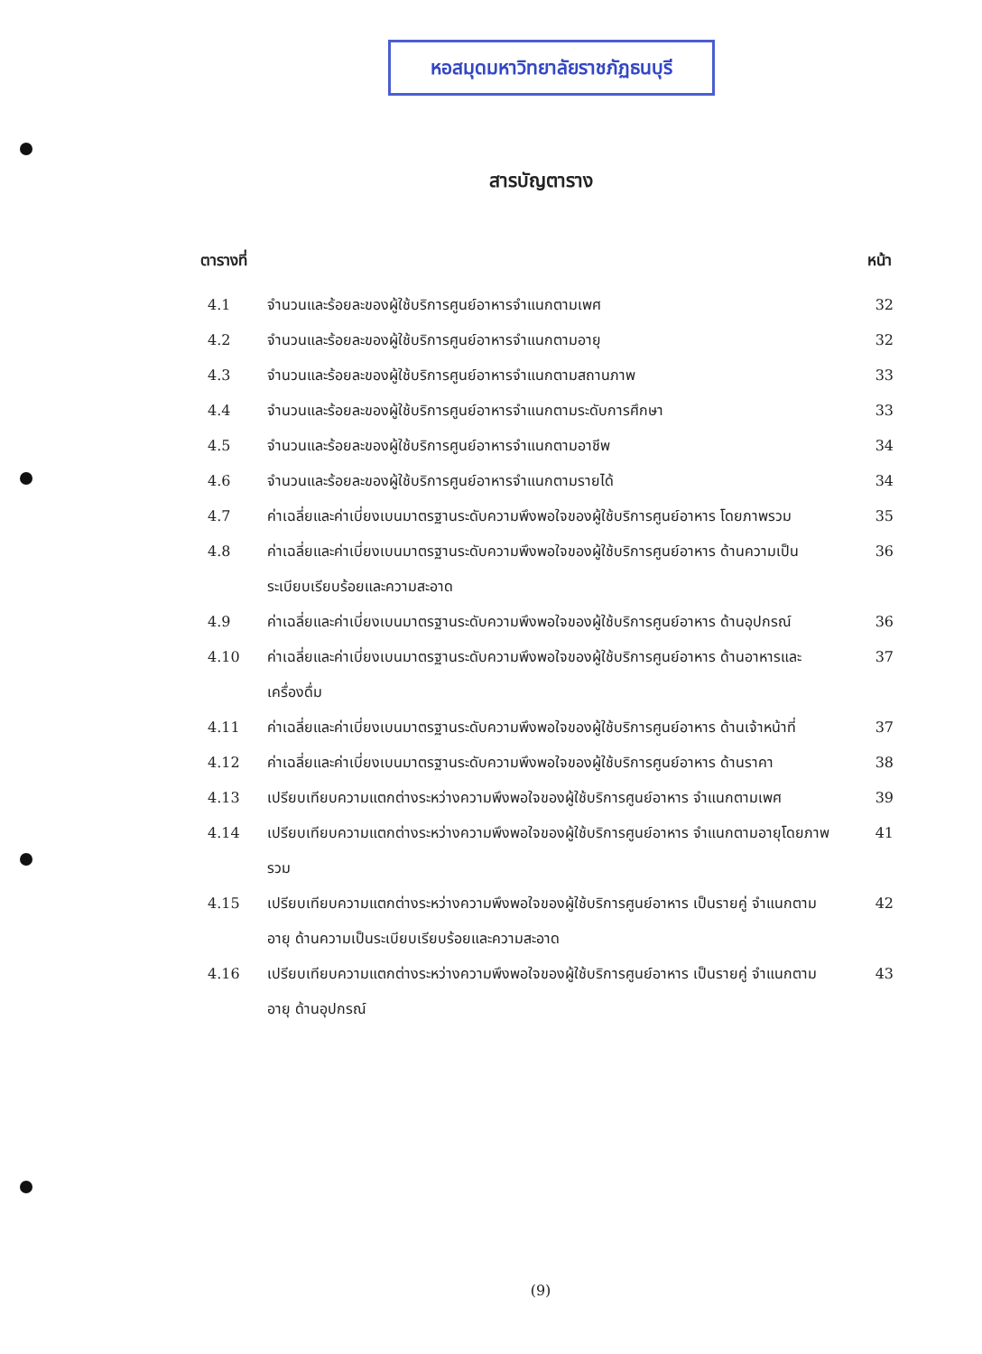หอสมุดมหาวิทยาลัยราชภัฏธนบุรี
สารบัญตาราง
ตารางที่ หน้า
4.1 จำนวนและร้อยละของผู้ใช้บริการศูนย์อาหารจำแนกตามเพศ 32
4.2 จำนวนและร้อยละของผู้ใช้บริการศูนย์อาหารจำแนกตามอายุ 32
4.3 จำนวนและร้อยละของผู้ใช้บริการศูนย์อาหารจำแนกตามสถานภาพ 33
4.4 จำนวนและร้อยละของผู้ใช้บริการศูนย์อาหารจำแนกตามระดับการศึกษา 33
4.5 จำนวนและร้อยละของผู้ใช้บริการศูนย์อาหารจำแนกตามอาชีพ 34
4.6 จำนวนและร้อยละของผู้ใช้บริการศูนย์อาหารจำแนกตามรายได้ 34
4.7 ค่าเฉลี่ยและค่าเบี่ยงเบนมาตรฐานระดับความพึงพอใจของผู้ใช้บริการศูนย์อาหาร โดยภาพรวม 35
4.8 ค่าเฉลี่ยและค่าเบี่ยงเบนมาตรฐานระดับความพึงพอใจของผู้ใช้บริการศูนย์อาหาร ด้านความเป็นระเบียบเรียบร้อยและความสะอาด 36
4.9 ค่าเฉลี่ยและค่าเบี่ยงเบนมาตรฐานระดับความพึงพอใจของผู้ใช้บริการศูนย์อาหาร ด้านอุปกรณ์ 36
4.10 ค่าเฉลี่ยและค่าเบี่ยงเบนมาตรฐานระดับความพึงพอใจของผู้ใช้บริการศูนย์อาหาร ด้านอาหารและเครื่องดื่ม 37
4.11 ค่าเฉลี่ยและค่าเบี่ยงเบนมาตรฐานระดับความพึงพอใจของผู้ใช้บริการศูนย์อาหาร ด้านเจ้าหน้าที่ 37
4.12 ค่าเฉลี่ยและค่าเบี่ยงเบนมาตรฐานระดับความพึงพอใจของผู้ใช้บริการศูนย์อาหาร ด้านราคา 38
4.13 เปรียบเทียบความแตกต่างระหว่างความพึงพอใจของผู้ใช้บริการศูนย์อาหาร จำแนกตามเพศ 39
4.14 เปรียบเทียบความแตกต่างระหว่างความพึงพอใจของผู้ใช้บริการศูนย์อาหาร จำแนกตามอายุโดยภาพรวม 41
4.15 เปรียบเทียบความแตกต่างระหว่างความพึงพอใจของผู้ใช้บริการศูนย์อาหาร เป็นรายคู่ จำแนกตามอายุ ด้านความเป็นระเบียบเรียบร้อยและความสะอาด 42
4.16 เปรียบเทียบความแตกต่างระหว่างความพึงพอใจของผู้ใช้บริการศูนย์อาหาร เป็นรายคู่ จำแนกตามอายุ ด้านอุปกรณ์ 43
(9)